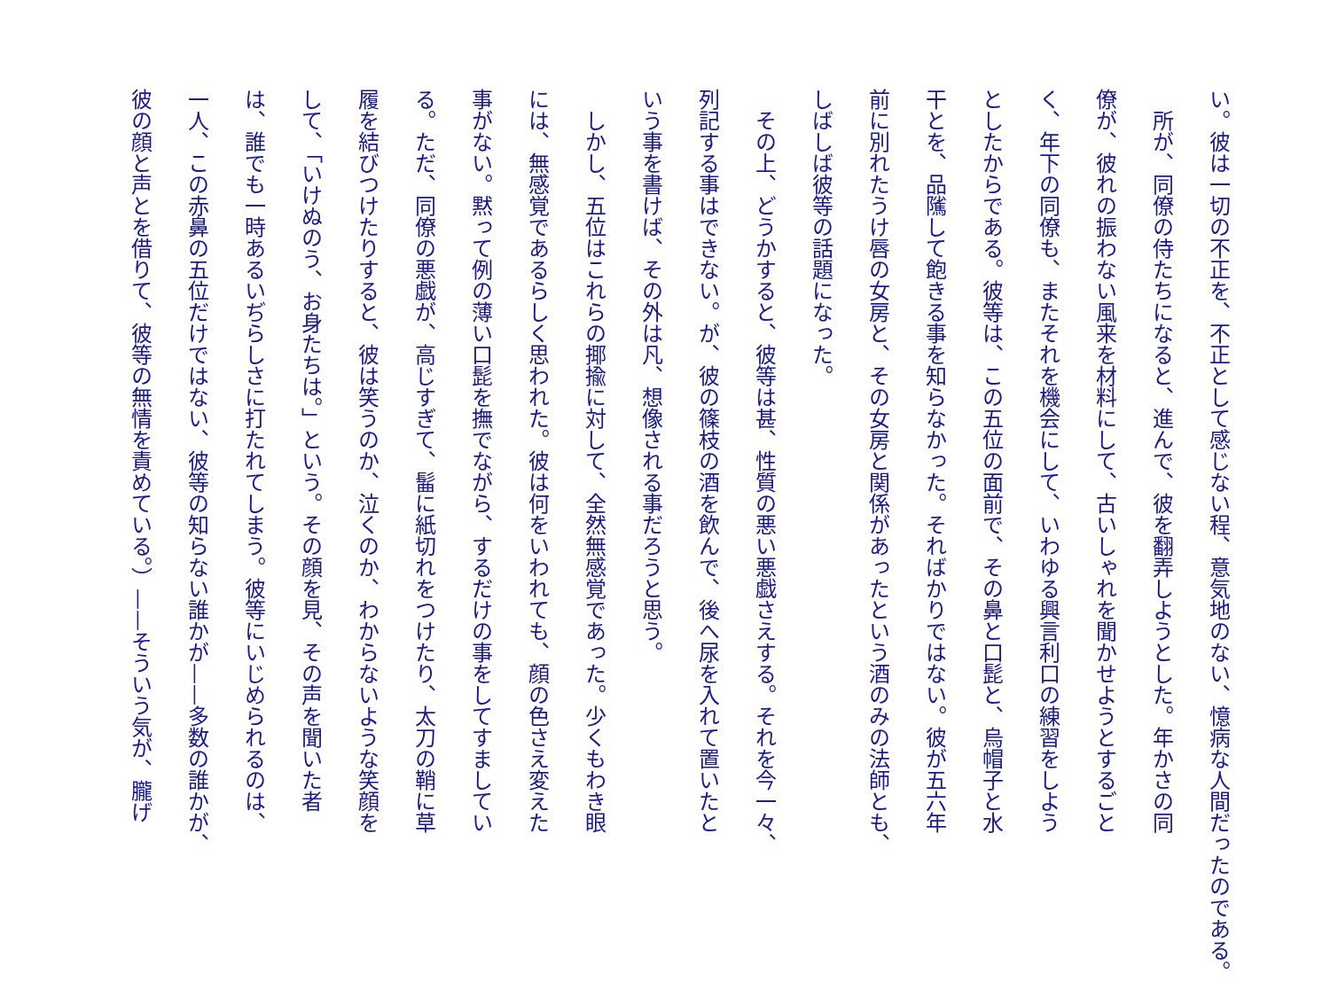い。彼は一切の不正を、不正として感じない程、意気地のない、憶病な人間だったのである。
　所が、同僚の侍たちになると、進んで、彼を翻弄しようとした。年かさの同
僚が、彼れの振わない風来を材料にして、古いしゃれを聞かせようとするごと
く、年下の同僚も、またそれを機会にして、いわゆる興言利口の練習をしよう
としたからである。彼等は、この五位の面前で、その鼻と口髭と、烏帽子と水
干とを、品隲して飽きる事を知らなかった。そればかりではない。彼が五六年
前に別れたうけ唇の女房と、その女房と関係があったという酒のみの法師とも、
しばしば彼等の話題になった。
　その上、どうかすると、彼等は甚、性質の悪い悪戯さえする。それを今一々、
列記する事はできない。が、彼の篠枝の酒を飲んで、後へ尿を入れて置いたと
いう事を書けば、その外は凡、想像される事だろうと思う。
　しかし、五位はこれらの揶揄に対して、全然無感覚であった。少くもわき眼
には、無感覚であるらしく思われた。彼は何をいわれても、顔の色さえ変えた
事がない。黙って例の薄い口髭を撫でながら、するだけの事をしてすましてい
る。ただ、同僚の悪戯が、高じすぎて、髷に紙切れをつけたり、太刀の鞘に草
履を結びつけたりすると、彼は笑うのか、泣くのか、わからないような笑顔を
して、「いけぬのう、お身たちは。」という。その顔を見、その声を聞いた者
は、誰でも一時あるいぢらしさに打たれてしまう。彼等にいじめられるのは、
一人、この赤鼻の五位だけではない、彼等の知らない誰かが——多数の誰かが、
彼の顔と声とを借りて、彼等の無情を責めている。）——そういう気が、朧げ